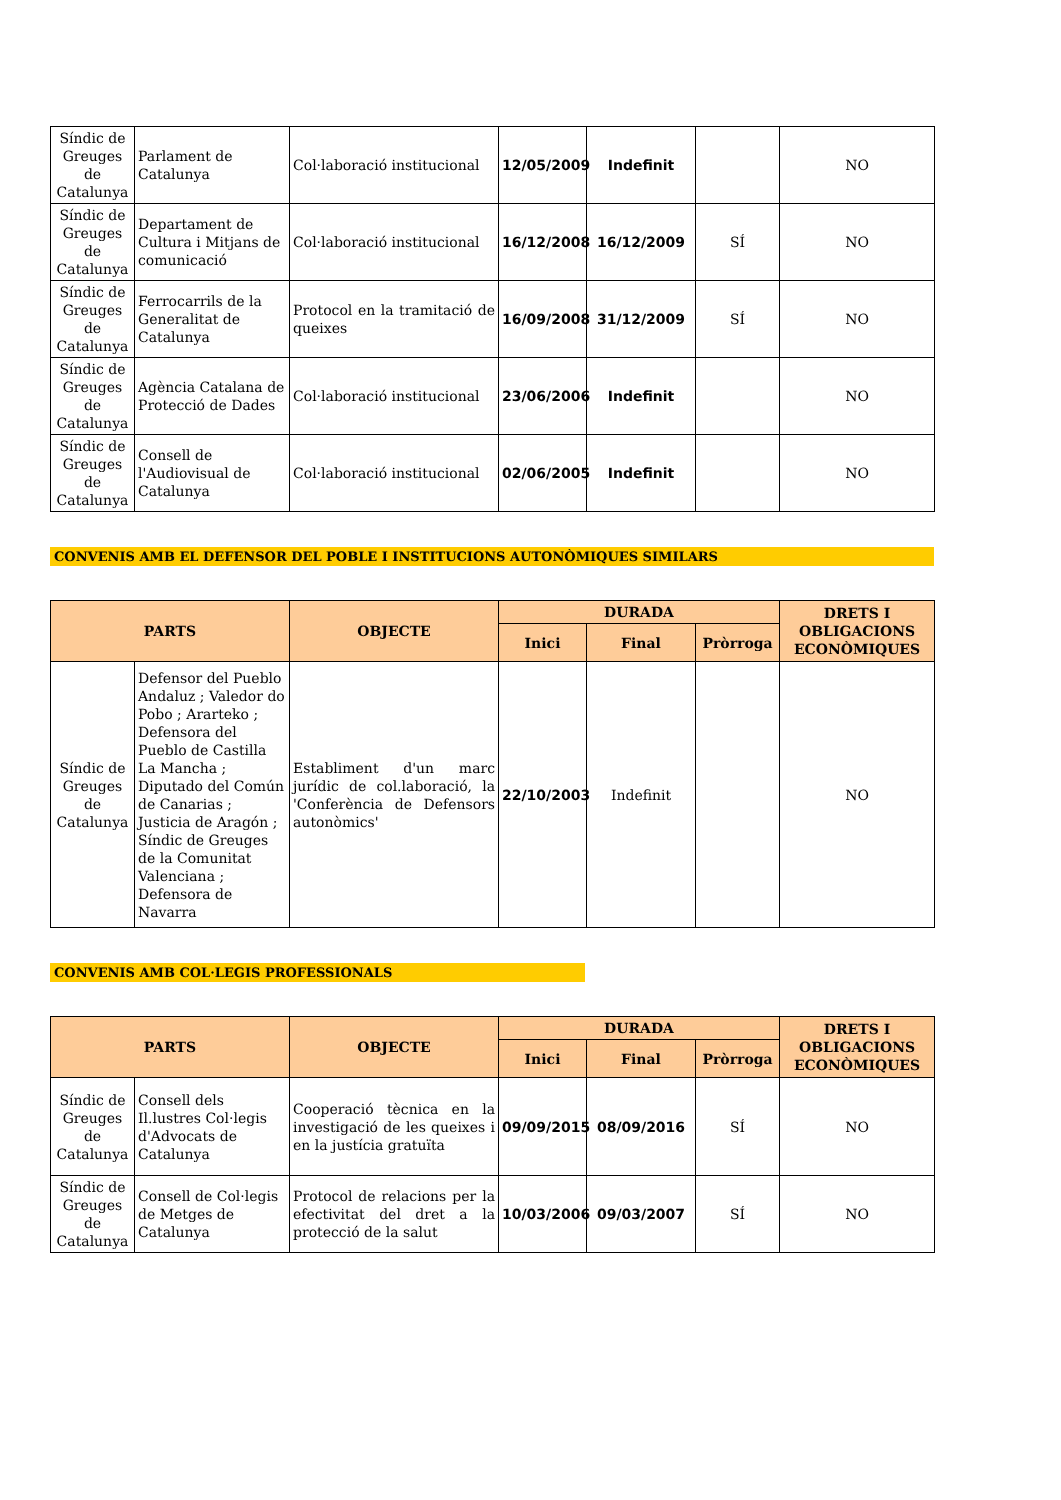| Síndic de Greuges de Catalunya | Parlament de Catalunya | Col·laboració institucional | 12/05/2009 | Indefinit | | NO |
| Síndic de Greuges de Catalunya | Departament de Cultura i Mitjans de comunicació | Col·laboració institucional | 16/12/2008 | 16/12/2009 | SÍ | NO |
| Síndic de Greuges de Catalunya | Ferrocarrils de la Generalitat de Catalunya | Protocol en la tramitació de queixes | 16/09/2008 | 31/12/2009 | SÍ | NO |
| Síndic de Greuges de Catalunya | Agència Catalana de Protecció de Dades | Col·laboració institucional | 23/06/2006 | Indefinit | | NO |
| Síndic de Greuges de Catalunya | Consell de l'Audiovisual de Catalunya | Col·laboració institucional | 02/06/2005 | Indefinit | | NO |
CONVENIS AMB EL DEFENSOR DEL POBLE I INSTITUCIONS AUTONÒMIQUES SIMILARS
| PARTS | | OBJECTE | DURADA | | | DRETS I OBLIGACIONS ECONÒMIQUES |
| --- | --- | --- | --- | --- | --- | --- |
| | | | Inici | Final | Pròrroga | |
| Síndic de Greuges de Catalunya | Defensor del Pueblo Andaluz ; Valedor do Pobo ; Ararteko ; Defensora del Pueblo de Castilla La Mancha ; Diputado del Común de Canarias ; Justicia de Aragón ; Síndic de Greuges de la Comunitat Valenciana ; Defensora de Navarra | Establiment d'un marc jurídic de col.laboració, la 'Conferència de Defensors autonòmics' | 22/10/2003 | Indefinit | | NO |
CONVENIS AMB COL·LEGIS PROFESSIONALS
| PARTS | | OBJECTE | DURADA | | | DRETS I OBLIGACIONS ECONÒMIQUES |
| --- | --- | --- | --- | --- | --- | --- |
| | | | Inici | Final | Pròrroga | |
| Síndic de Greuges de Catalunya | Consell dels Il.lustres Col·legis d'Advocats de Catalunya | Cooperació tècnica en la investigació de les queixes i en la justícia gratuïta | 09/09/2015 | 08/09/2016 | SÍ | NO |
| Síndic de Greuges de Catalunya | Consell de Col·legis de Metges de Catalunya | Protocol de relacions per la efectivitat del dret a la protecció de la salut | 10/03/2006 | 09/03/2007 | SÍ | NO |